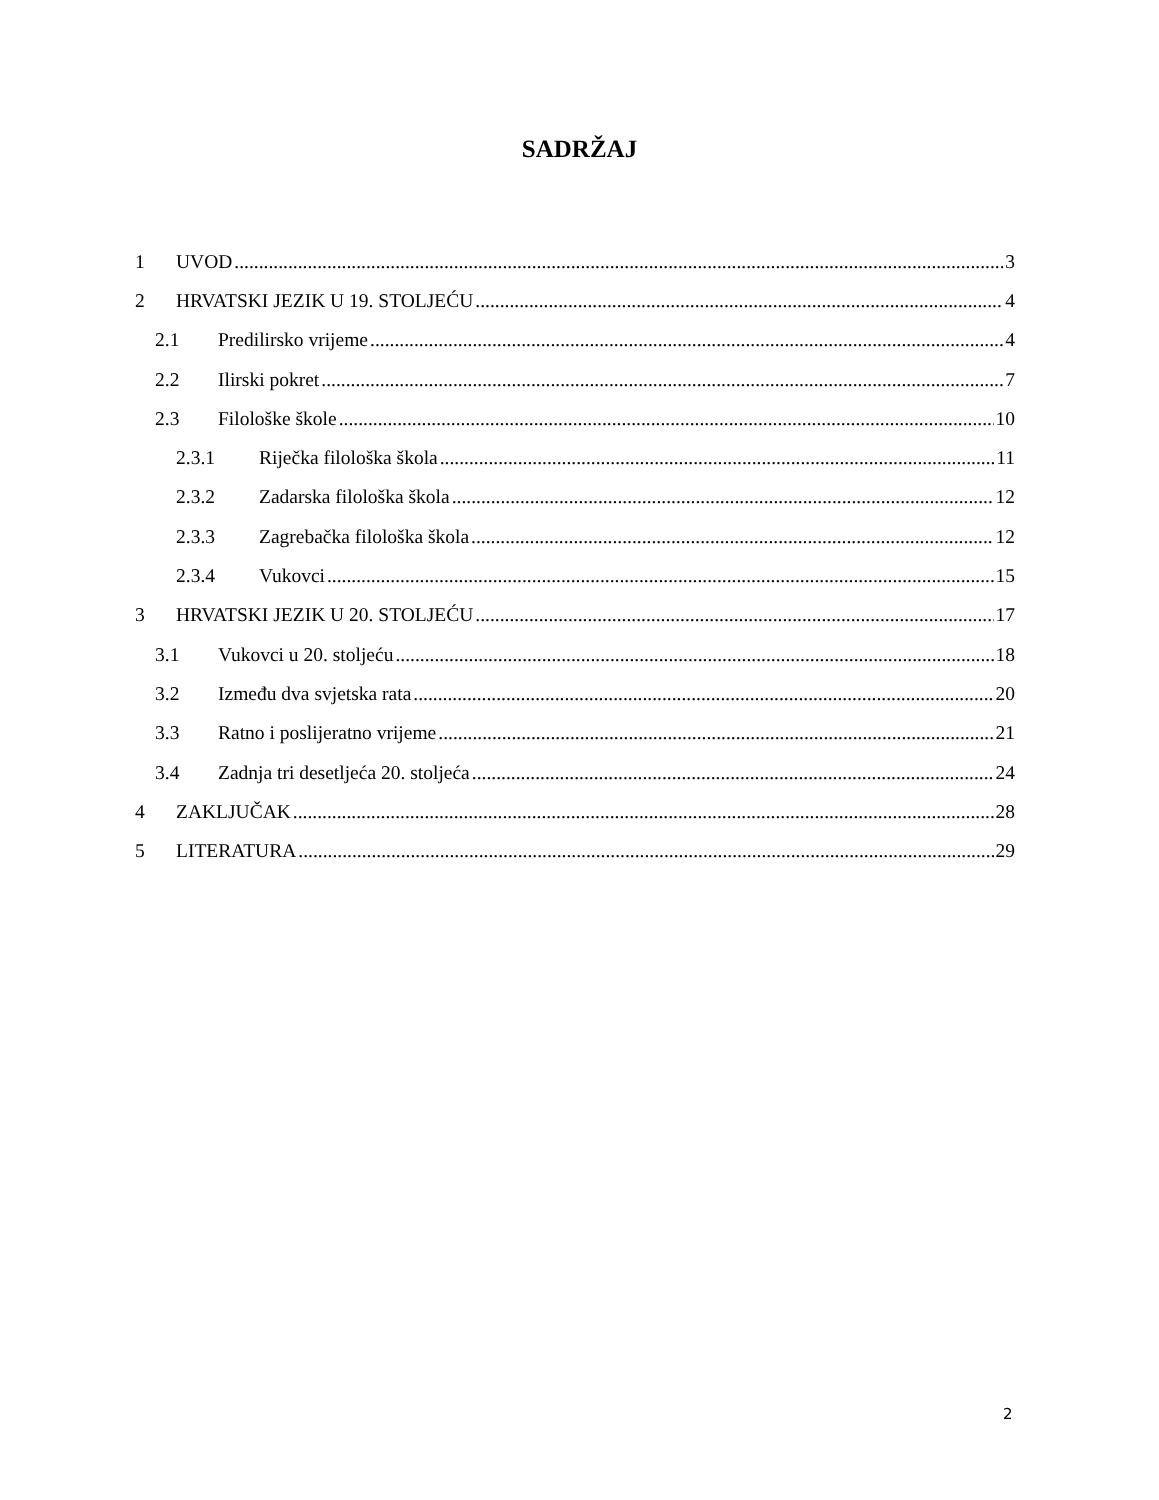SADRŽAJ
1 UVOD 3
2 HRVATSKI JEZIK U 19. STOLJEĆU 4
2.1 Predilirsko vrijeme 4
2.2 Ilirski pokret 7
2.3 Filološke škole 10
2.3.1 Riječka filološka škola 11
2.3.2 Zadarska filološka škola 12
2.3.3 Zagrebačka filološka škola 12
2.3.4 Vukovci 15
3 HRVATSKI JEZIK U 20. STOLJEĆU 17
3.1 Vukovci u 20. stoljeću 18
3.2 Između dva svjetska rata 20
3.3 Ratno i poslijeratno vrijeme 21
3.4 Zadnja tri desetljeća 20. stoljeća 24
4 ZAKLJUČAK 28
5 LITERATURA 29
2